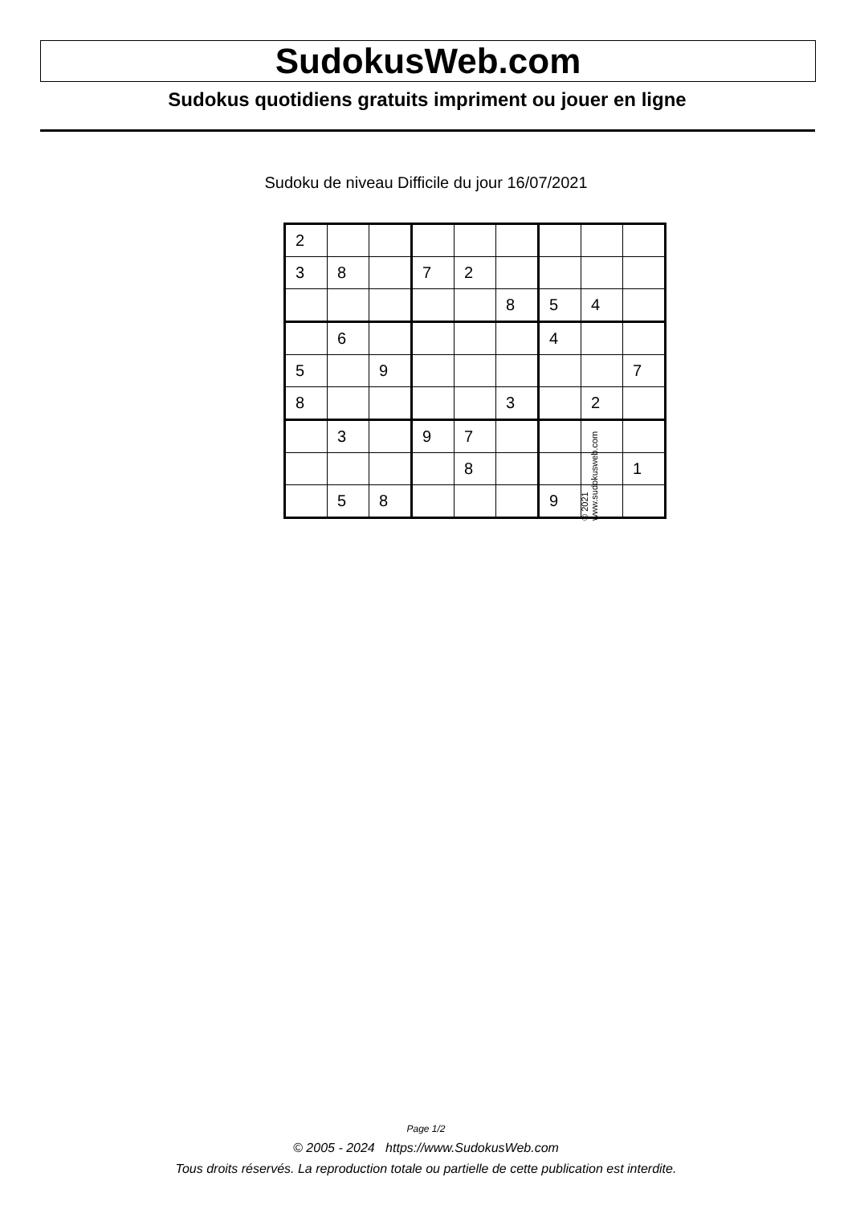SudokusWeb.com
Sudokus quotidiens gratuits impriment ou jouer en ligne
Sudoku de niveau Difficile du jour 16/07/2021
| 2 | | | | | | | | |
| 3 | 8 | | 7 | 2 | | | | |
| | | | | | 8 | 5 | 4 | |
| | 6 | | | | | 4 | | |
| 5 | | 9 | | | | | | 7 |
| 8 | | | | | 3 | | 2 | |
| | 3 | | 9 | 7 | | | | |
| | | | | 8 | | | | 1 |
| | 5 | 8 | | | | 9 | | |
© 2021 www.sudokusweb.com
Page 1/2
© 2005 - 2024 https://www.SudokusWeb.com
Tous droits réservés. La reproduction totale ou partielle de cette publication est interdite.